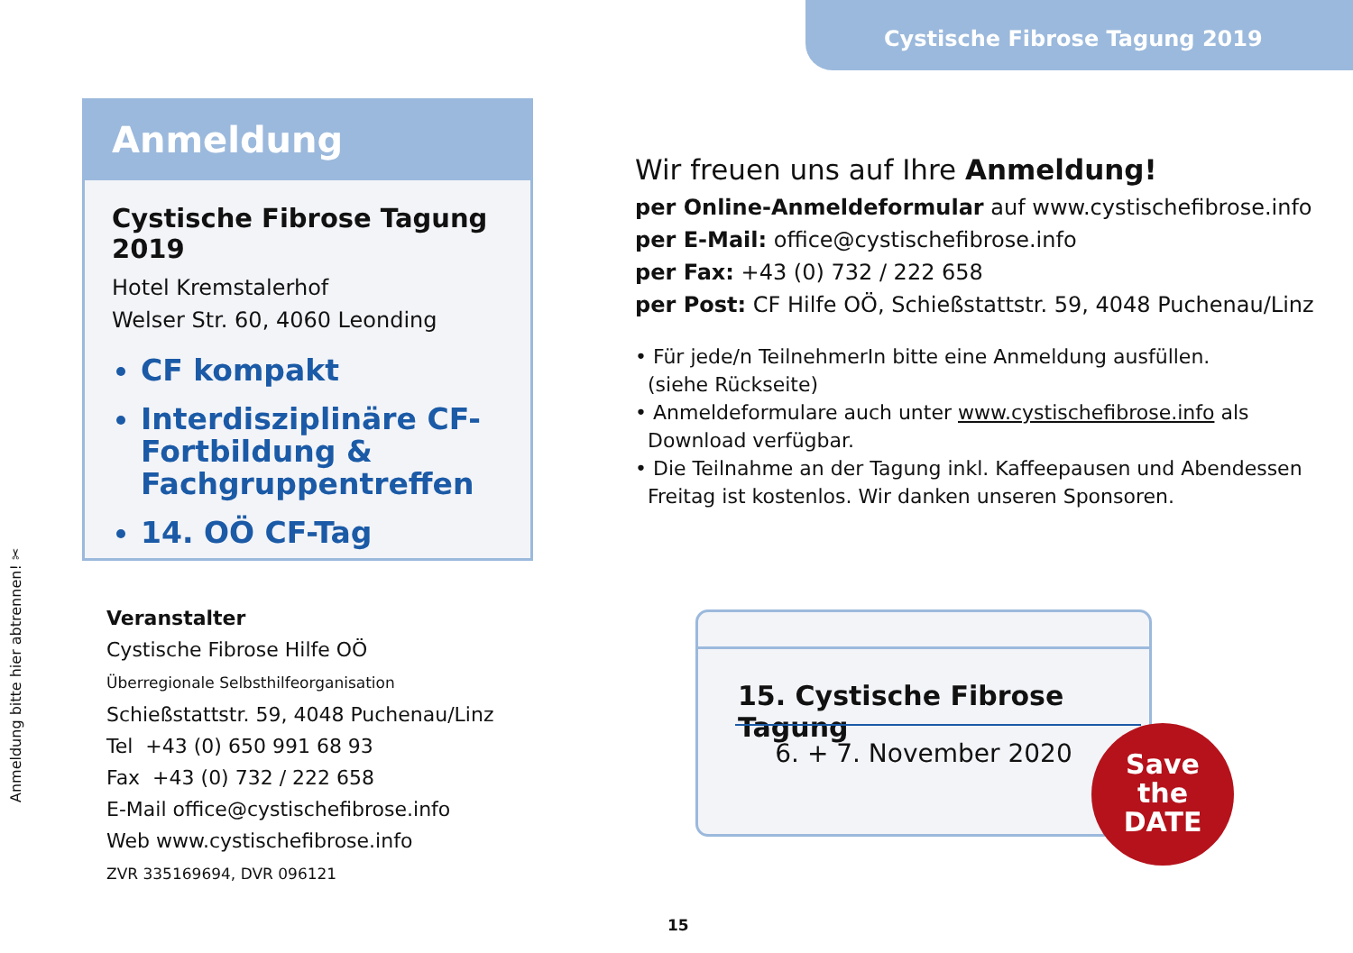Cystische Fibrose Tagung 2019
Anmeldung
Cystische Fibrose Tagung 2019
Hotel Kremstalerhof
Welser Str. 60, 4060 Leonding
CF kompakt
Interdisziplinäre CF-Fortbildung & Fachgruppentreffen
14. OÖ CF-Tag
Wir freuen uns auf Ihre Anmeldung!
per Online-Anmeldeformular auf www.cystischefibrose.info
per E-Mail: office@cystischefibrose.info
per Fax: +43 (0) 732 / 222 658
per Post: CF Hilfe OÖ, Schießstattstr. 59, 4048 Puchenau/Linz
• Für jede/n TeilnehmerIn bitte eine Anmeldung ausfüllen.
(siehe Rückseite)
• Anmeldeformulare auch unter www.cystischefibrose.info als
Download verfügbar.
• Die Teilnahme an der Tagung inkl. Kaffeepausen und Abendessen
Freitag ist kostenlos. Wir danken unseren Sponsoren.
Veranstalter
Cystische Fibrose Hilfe OÖ
Überregionale Selbsthilfeorganisation
Schießstattstr. 59, 4048 Puchenau/Linz
Tel +43 (0) 650 991 68 93
Fax +43 (0) 732 / 222 658
E-Mail office@cystischefibrose.info
Web www.cystischefibrose.info
ZVR 335169694, DVR 096121
Anmeldung bitte hier abtrennen! ✂
15. Cystische Fibrose Tagung
6. + 7. November 2020
Save
the
DATE
15